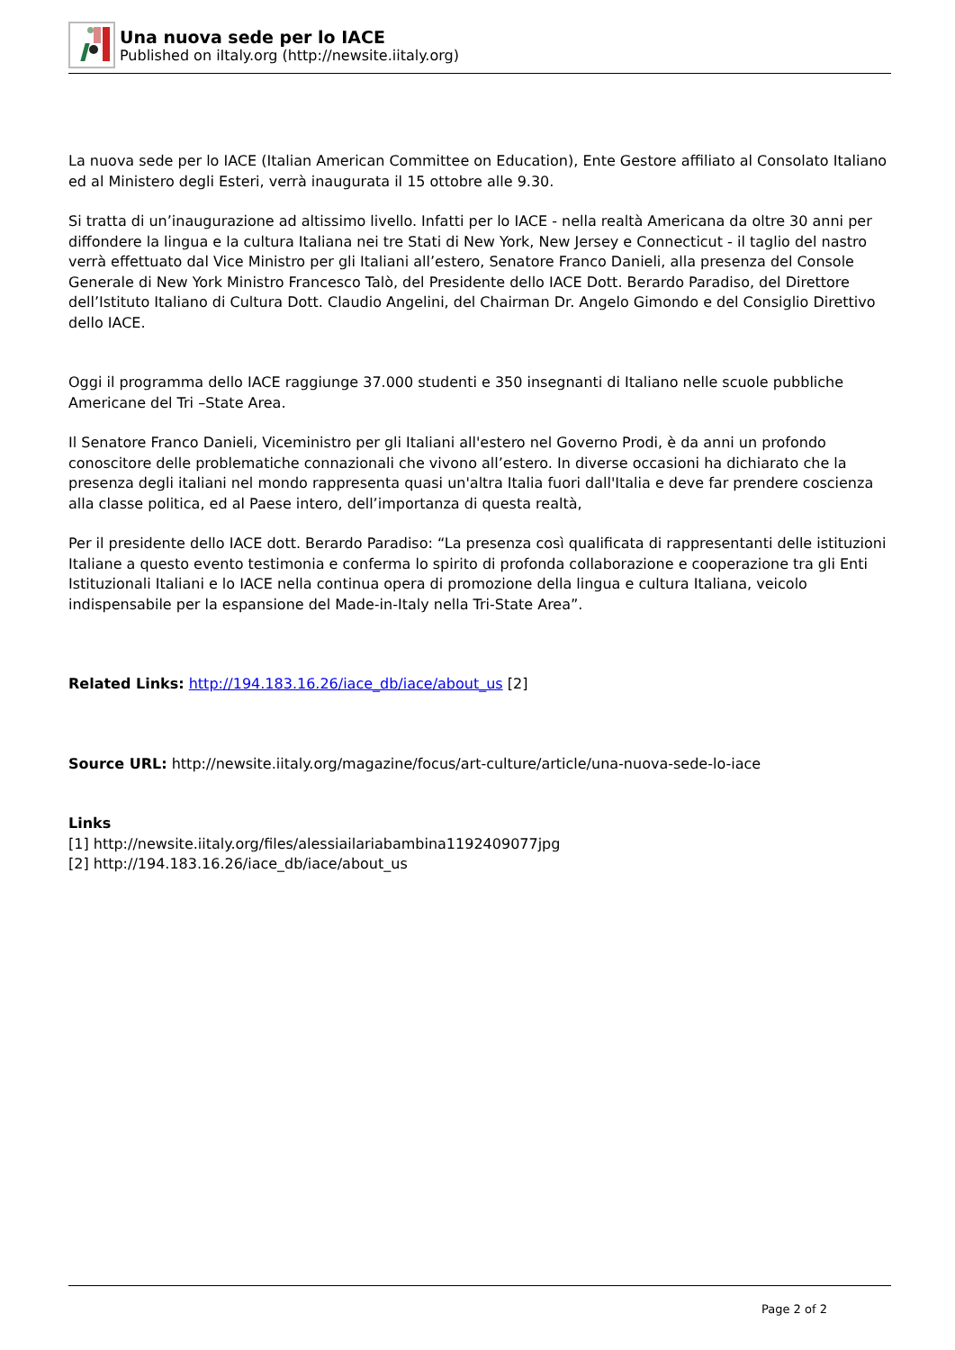Una nuova sede per lo IACE
Published on iItaly.org (http://newsite.iitaly.org)
La nuova sede per lo IACE (Italian American Committee on Education), Ente Gestore affiliato al Consolato Italiano ed al Ministero degli Esteri, verrà inaugurata il 15 ottobre alle 9.30.
Si tratta di un’inaugurazione ad altissimo livello. Infatti per lo IACE - nella realtà Americana da oltre 30 anni per diffondere la lingua e la cultura Italiana nei tre Stati di New York, New Jersey e Connecticut - il taglio del nastro verrà effettuato dal Vice Ministro per gli Italiani all’estero, Senatore Franco Danieli, alla presenza del Console Generale di New York Ministro Francesco Talò, del Presidente dello IACE Dott. Berardo Paradiso, del Direttore dell’Istituto Italiano di Cultura Dott. Claudio Angelini, del Chairman Dr. Angelo Gimondo e del Consiglio Direttivo dello IACE.
Oggi il programma dello IACE raggiunge 37.000 studenti e 350 insegnanti di Italiano nelle scuole pubbliche Americane del Tri –State Area.
Il Senatore Franco Danieli, Viceministro per gli Italiani all'estero nel Governo Prodi, è da anni un profondo conoscitore delle problematiche connazionali che vivono all’estero. In diverse occasioni ha dichiarato che la presenza degli italiani nel mondo rappresenta quasi un'altra Italia fuori dall'Italia e deve far prendere coscienza alla classe politica, ed al Paese intero, dell’importanza di questa realtà,
Per il presidente dello IACE dott. Berardo Paradiso: “La presenza così qualificata di rappresentanti delle istituzioni Italiane a questo evento testimonia e conferma lo spirito di profonda collaborazione e cooperazione tra gli Enti Istituzionali Italiani e lo IACE nella continua opera di promozione della lingua e cultura Italiana, veicolo indispensabile per la espansione del Made-in-Italy nella Tri-State Area”.
Related Links: http://194.183.16.26/iace_db/iace/about_us [2]
Source URL: http://newsite.iitaly.org/magazine/focus/art-culture/article/una-nuova-sede-lo-iace
Links
[1] http://newsite.iitaly.org/files/alessiailariabambina1192409077jpg
[2] http://194.183.16.26/iace_db/iace/about_us
Page 2 of 2